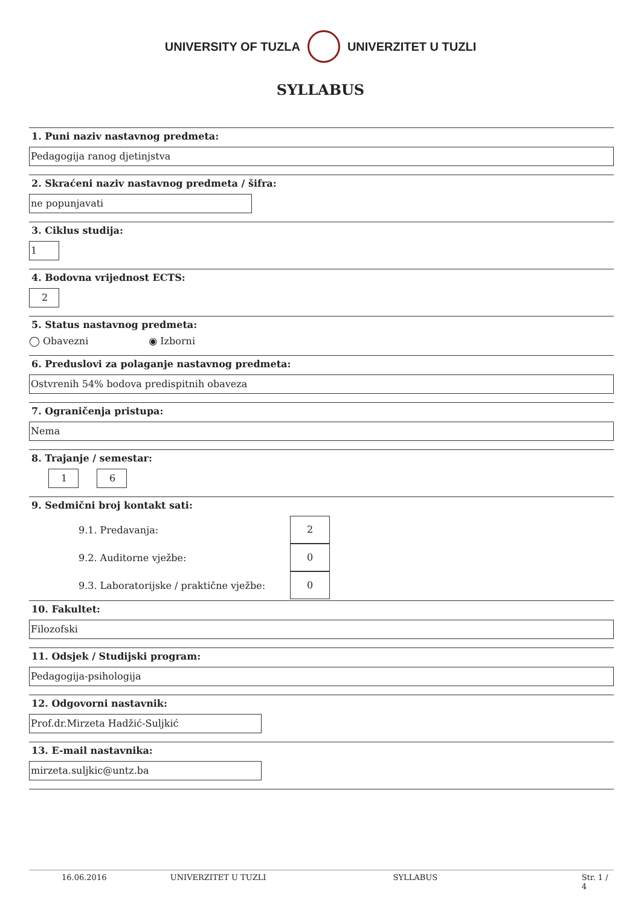UNIVERSITY OF TUZLA UNIVERZITET U TUZLI
SYLLABUS
1. Puni naziv nastavnog predmeta:
Pedagogija ranog djetinjstva
2. Skraćeni naziv nastavnog predmeta / šifra:
ne popunjavati
3. Ciklus studija:
1
4. Bodovna vrijednost ECTS:
2
5. Status nastavnog predmeta:
◯ Obavezni ◉ Izborni
6. Preduslovi za polaganje nastavnog predmeta:
Ostvrenih 54% bodova predispitnih obaveza
7. Ograničenja pristupa:
Nema
8. Trajanje / semestar:
1 6
9. Sedmični broj kontakt sati:
9.1. Predavanja:
2
9.2. Auditorne vježbe:
0
9.3. Laboratorijske / praktične vježbe:
0
10. Fakultet:
Filozofski
11. Odsjek / Studijski program:
Pedagogija-psihologija
12. Odgovorni nastavnik:
Prof.dr.Mirzeta Hadžić-Suljkić
13. E-mail nastavnika:
mirzeta.suljkic@untz.ba
16.06.2016 UNIVERZITET U TUZLI SYLLABUS Str. 1 / 4